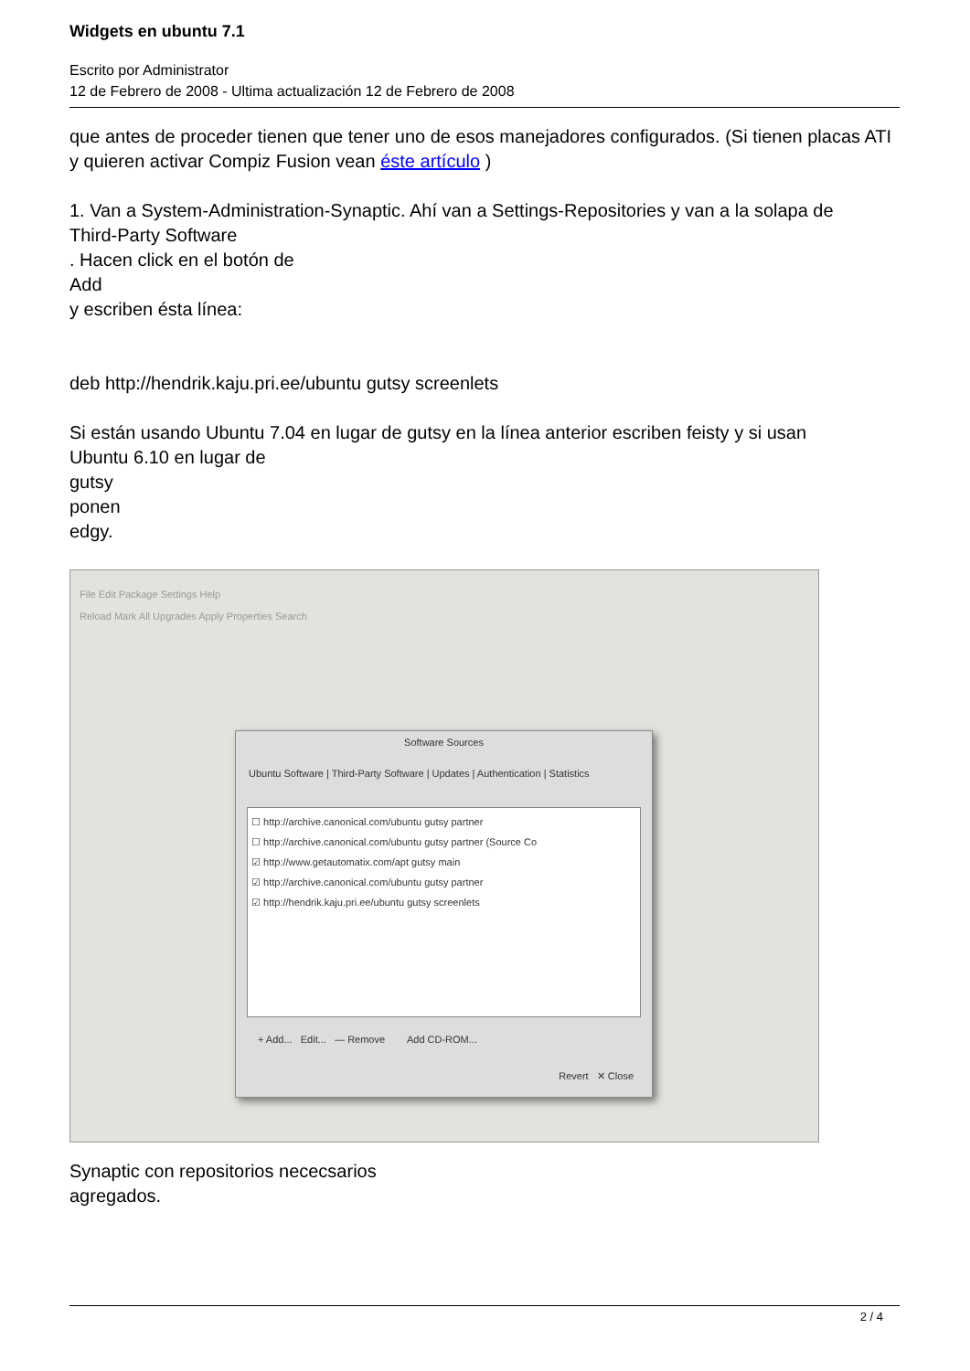Widgets en ubuntu 7.1
Escrito por Administrator
12 de Febrero de 2008 - Ultima actualización 12 de Febrero de 2008
que antes de proceder tienen que tener uno de esos manejadores configurados. (Si tienen placas ATI y quieren activar Compiz Fusion vean éste artículo )
1. Van a System-Administration-Synaptic. Ahí van a Settings-Repositories y van a la solapa de
Third-Party Software
. Hacen click en el botón de
Add
y escriben ésta línea:
deb http://hendrik.kaju.pri.ee/ubuntu gutsy screenlets
Si están usando Ubuntu 7.04 en lugar de gutsy en la línea anterior escriben feisty y si usan
Ubuntu 6.10 en lugar de
gutsy
ponen
edgy.
File Edit Package Settings Help
Reload Mark All Upgrades Apply Properties Search
Software Sources
Ubuntu Software | Third-Party Software | Updates | Authentication | Statistics
☐ http://archive.canonical.com/ubuntu gutsy partner
☐ http://archive.canonical.com/ubuntu gutsy partner (Source Co
☑ http://www.getautomatix.com/apt gutsy main
☑ http://archive.canonical.com/ubuntu gutsy partner
☑ http://hendrik.kaju.pri.ee/ubuntu gutsy screenlets
+ Add... Edit... — Remove Add CD-ROM...
Revert ✕ Close
Synaptic con repositorios nececsarios
agregados.
2 / 4